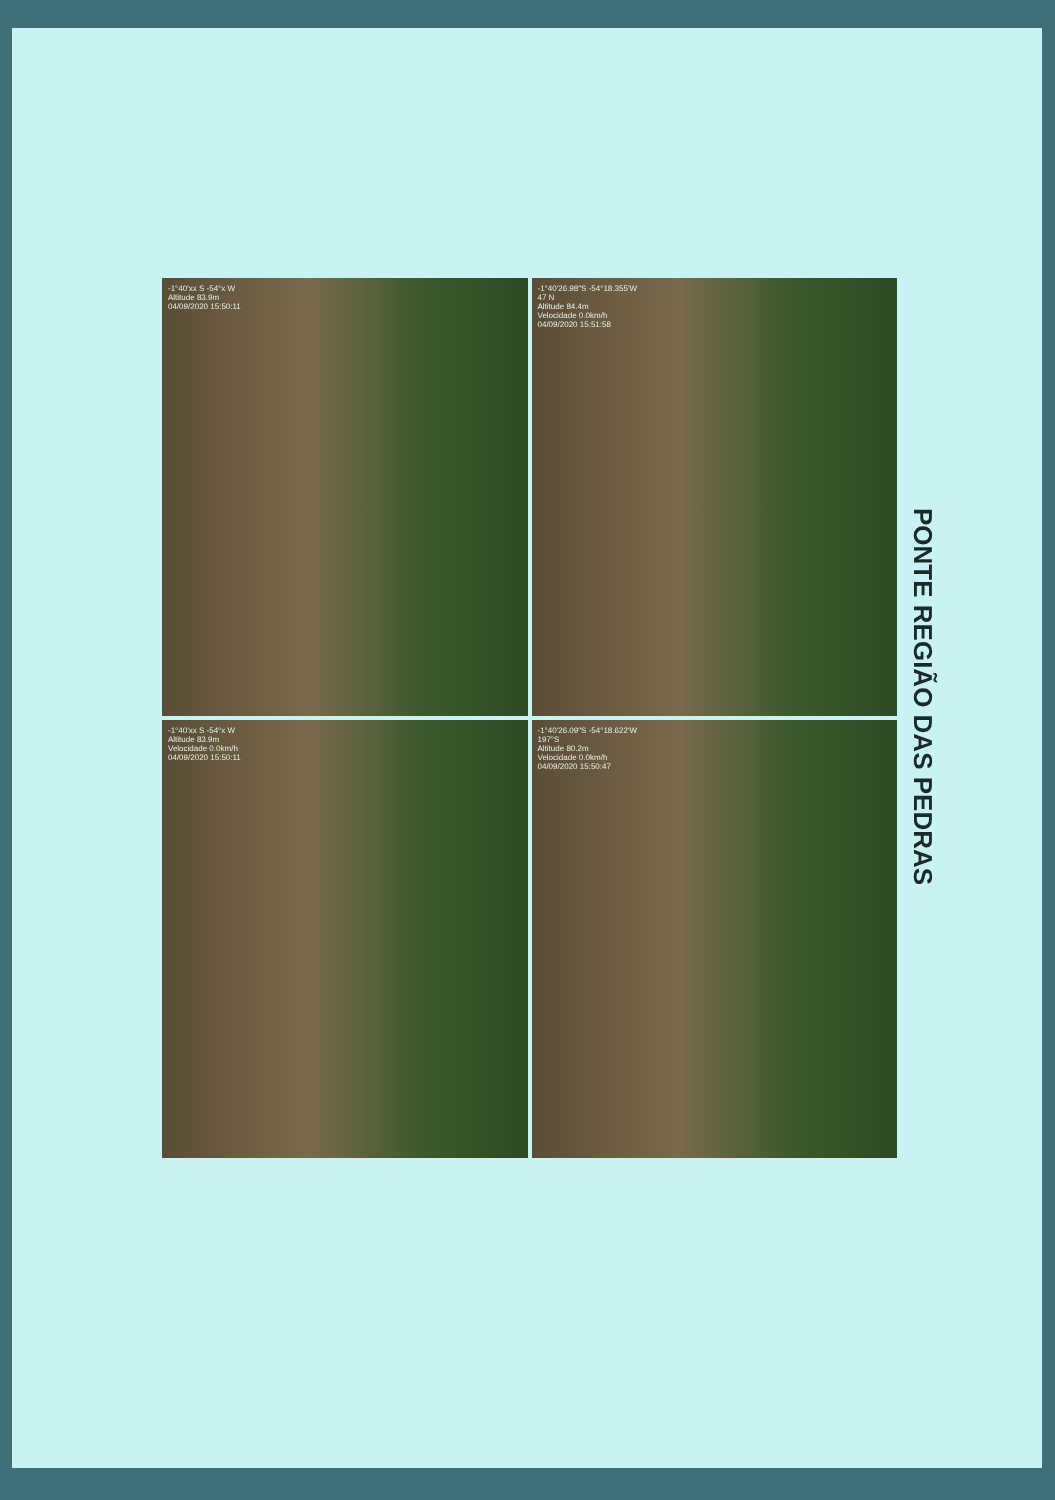-1°40'xx S -54°x W
Altitude 83.9m
04/09/2020 15:50:11
-1°40'26.98"S -54°18.355'W
47 N
Altitude 84.4m
Velocidade 0.0km/h
04/09/2020 15:51:58
-1°40'xx S -54°x W
Altitude 83.9m
Velocidade 0.0km/h
04/09/2020 15:50:11
-1°40'26.09"S -54°18.622'W
197°S
Altitude 80.2m
Velocidade 0.0km/h
04/09/2020 15:50:47
PONTE REGIÃO DAS PEDRAS